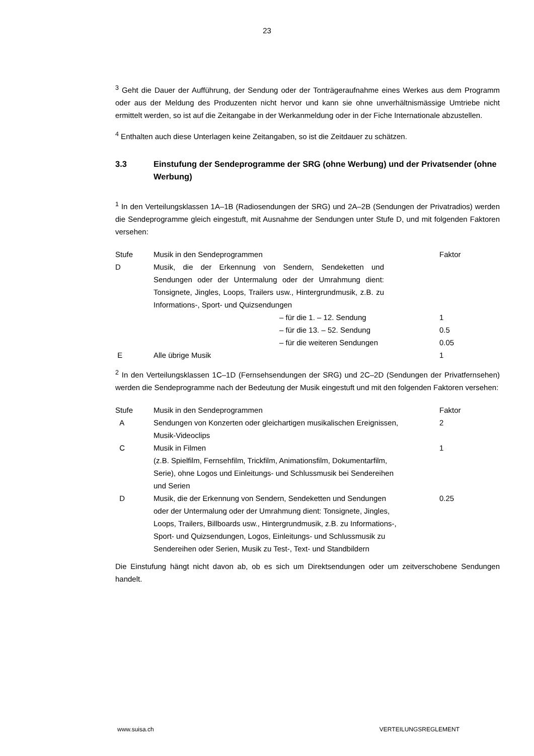23
<sup>3</sup> Geht die Dauer der Aufführung, der Sendung oder der Tonträgeraufnahme eines Werkes aus dem Programm oder aus der Meldung des Produzenten nicht hervor und kann sie ohne unverhältnismässige Umtriebe nicht ermittelt werden, so ist auf die Zeitangabe in der Werkanmeldung oder in der Fiche Internationale abzustellen.
<sup>4</sup> Enthalten auch diese Unterlagen keine Zeitangaben, so ist die Zeitdauer zu schätzen.
3.3 Einstufung der Sendeprogramme der SRG (ohne Werbung) und der Privatsender (ohne Werbung)
<sup>1</sup> In den Verteilungsklassen 1A–1B (Radiosendungen der SRG) und 2A–2B (Sendungen der Privatradios) werden die Sendeprogramme gleich eingestuft, mit Ausnahme der Sendungen unter Stufe D, und mit folgenden Faktoren versehen:
| Stufe | Musik in den Sendeprogrammen | Faktor |
| D | Musik, die der Erkennung von Sendern, Sendeketten und Sendungen oder der Untermalung oder der Umrahmung dient: Tonsignete, Jingles, Loops, Trailers usw., Hintergrundmusik, z.B. zu Informations-, Sport- und Quizsendungen | |
| | – für die 1. – 12. Sendung | 1 |
| | – für die 13. – 52. Sendung | 0.5 |
| | – für die weiteren Sendungen | 0.05 |
| E | Alle übrige Musik | 1 |
<sup>2</sup> In den Verteilungsklassen 1C–1D (Fernsehsendungen der SRG) und 2C–2D (Sendungen der Privatfernsehen) werden die Sendeprogramme nach der Bedeutung der Musik eingestuft und mit den folgenden Faktoren versehen:
| Stufe | Musik in den Sendeprogrammen | Faktor |
| A | Sendungen von Konzerten oder gleichartigen musikalischen Ereignissen, Musik-Videoclips | 2 |
| C | Musik in Filmen (z.B. Spielfilm, Fernsehfilm, Trickfilm, Animationsfilm, Dokumentarfilm, Serie), ohne Logos und Einleitungs- und Schlussmusik bei Sendereihen und Serien | 1 |
| D | Musik, die der Erkennung von Sendern, Sendeketten und Sendungen oder der Untermalung oder der Umrahmung dient: Tonsignete, Jingles, Loops, Trailers, Billboards usw., Hintergrundmusik, z.B. zu Informations-, Sport- und Quizsendungen, Logos, Einleitungs- und Schlussmusik zu Sendereihen oder Serien, Musik zu Test-, Text- und Standbildern | 0.25 |
Die Einstufung hängt nicht davon ab, ob es sich um Direktsendungen oder um zeitverschobene Sendungen handelt.
www.suisa.ch VERTEILUNGSREGLEMENT